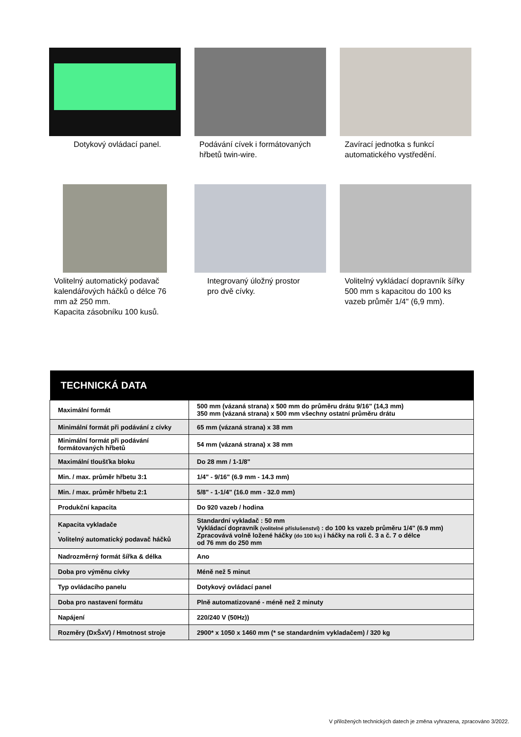Dotykový ovládací panel. Podávání cívek i formátovaných hřbetů twin-wire.
Zavírací jednotka s funkcí automatického vystředění.
Volitelný automatický podavač kalendářových háčků o délce 76 mm až 250 mm.
Kapacita zásobníku 100 kusů.
Integrovaný úložný prostor
pro dvě cívky.
Volitelný vykládací dopravník šířky 500 mm s kapacitou do 100 ks vazeb průměr 1/4" (6,9 mm).
| TECHNICKÁ DATA | |
| --- | --- |
| Maximální formát | 500 mm (vázaná strana) x 500 mm do průměru drátu 9/16" (14,3 mm) 350 mm (vázaná strana) x 500 mm všechny ostatní průměru drátu |
| Minimální formát při podávání z cívky | 65 mm (vázaná strana) x 38 mm |
| Minimální formát při podávání formátovaných hřbetů | 54 mm (vázaná strana) x 38 mm |
| Maximální tloušťka bloku | Do 28 mm / 1-1/8" |
| Min. / max. průměr hřbetu 3:1 | 1/4" - 9/16" (6.9 mm - 14.3 mm) |
| Min. / max. průměr hřbetu 2:1 | 5/8" - 1-1/4" (16.0 mm - 32.0 mm) |
| Produkční kapacita | Do 920 vazeb / hodina |
| Kapacita vykladače - Volitelný automatický podavač háčků | Standardní vykladač : 50 mm Vykládací dopravník (volitelné příslušenství) : do 100 ks vazeb průměru 1/4" (6.9 mm) Zpracovává volně ložené háčky (do 100 ks) i háčky na roli č. 3 a č. 7 o délce od 76 mm do 250 mm |
| Nadrozměrný formát šířka & délka | Ano |
| Doba pro výměnu cívky | Méně než 5 minut |
| Typ ovládacího panelu | Dotykový ovládací panel |
| Doba pro nastavení formátu | Plně automatizované - méně než 2 minuty |
| Napájení | 220/240 V (50Hz)) |
| Rozměry (DxŠxV) / Hmotnost stroje | 2900* x 1050 x 1460 mm (* se standardním vykladačem) / 320 kg |
V přiložených technických datech je změna vyhrazena, zpracováno 3/2022.